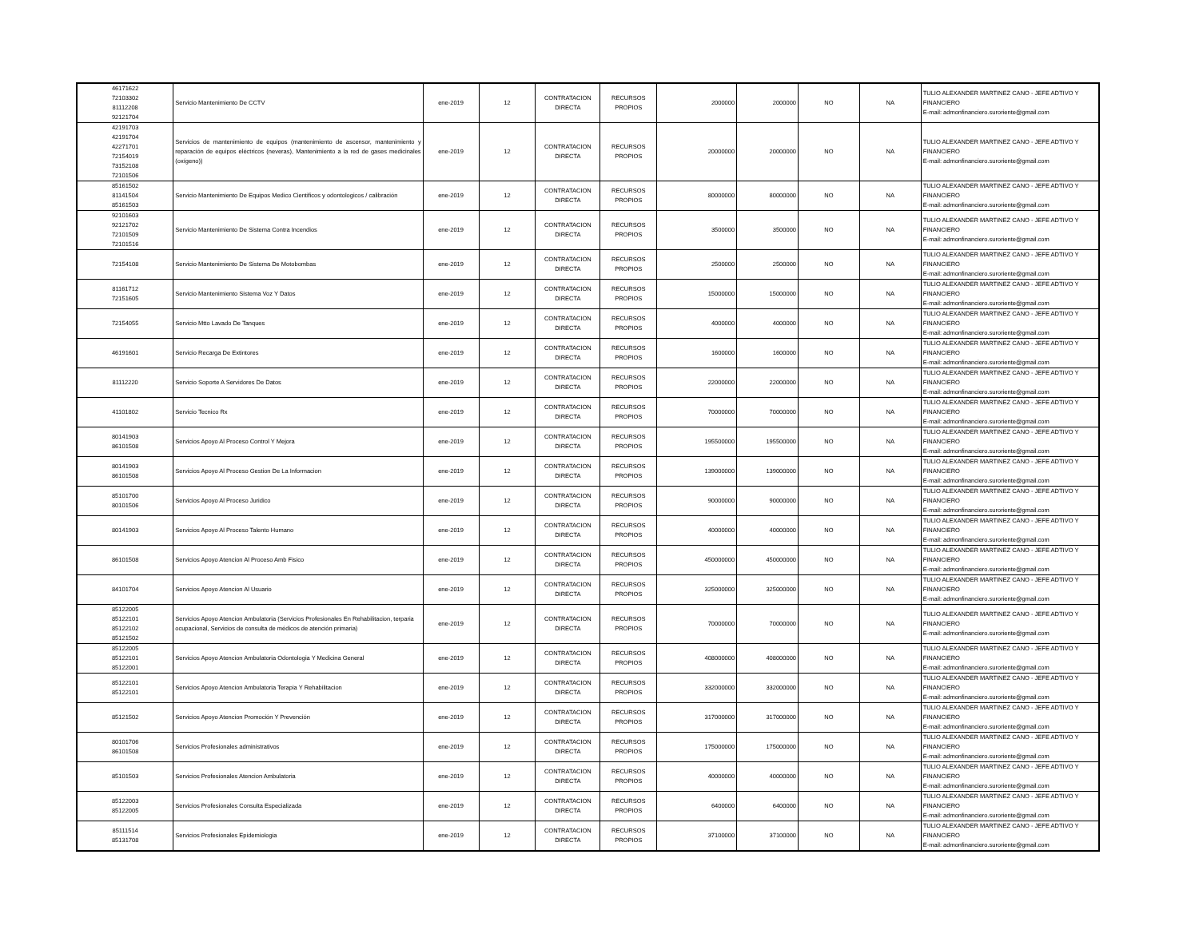| 46171622 72103302 81112208 92121704 | Servicio Mantenimiento De CCTV | ene-2019 | 12 | CONTRATACION DIRECTA | RECURSOS PROPIOS | 2000000 | 2000000 | NO | NA | TULIO ALEXANDER MARTINEZ CANO - JEFE ADTIVO Y FINANCIERO E-mail: admonfinanciero.suroriente@gmail.com |
| 42191703 42191704 42271701 72154019 73152108 72101506 | Servicios de mantenimiento de equipos (mantenimiento de ascensor, mantenimiento y reparación de equipos eléctricos (neveras), Mantenimiento a la red de gases medicinales (oxígeno)) | ene-2019 | 12 | CONTRATACION DIRECTA | RECURSOS PROPIOS | 20000000 | 20000000 | NO | NA | TULIO ALEXANDER MARTINEZ CANO - JEFE ADTIVO Y FINANCIERO E-mail: admonfinanciero.suroriente@gmail.com |
| 85161502 81141504 85161503 | Servicio Mantenimiento De Equipos Medico Cientificos y odontologicos / calibración | ene-2019 | 12 | CONTRATACION DIRECTA | RECURSOS PROPIOS | 80000000 | 80000000 | NO | NA | TULIO ALEXANDER MARTINEZ CANO - JEFE ADTIVO Y FINANCIERO E-mail: admonfinanciero.suroriente@gmail.com |
| 92101603 92121702 72101509 72101516 | Servicio Mantenimiento De Sistema Contra Incendios | ene-2019 | 12 | CONTRATACION DIRECTA | RECURSOS PROPIOS | 3500000 | 3500000 | NO | NA | TULIO ALEXANDER MARTINEZ CANO - JEFE ADTIVO Y FINANCIERO E-mail: admonfinanciero.suroriente@gmail.com |
| 72154108 | Servicio Mantenimiento De Sistema De Motobombas | ene-2019 | 12 | CONTRATACION DIRECTA | RECURSOS PROPIOS | 2500000 | 2500000 | NO | NA | TULIO ALEXANDER MARTINEZ CANO - JEFE ADTIVO Y FINANCIERO E-mail: admonfinanciero.suroriente@gmail.com |
| 81161712 72151605 | Servicio Mantenimiento Sistema Voz Y Datos | ene-2019 | 12 | CONTRATACION DIRECTA | RECURSOS PROPIOS | 15000000 | 15000000 | NO | NA | TULIO ALEXANDER MARTINEZ CANO - JEFE ADTIVO Y FINANCIERO E-mail: admonfinanciero.suroriente@gmail.com |
| 72154055 | Servicio Mtto Lavado De Tanques | ene-2019 | 12 | CONTRATACION DIRECTA | RECURSOS PROPIOS | 4000000 | 4000000 | NO | NA | TULIO ALEXANDER MARTINEZ CANO - JEFE ADTIVO Y FINANCIERO E-mail: admonfinanciero.suroriente@gmail.com |
| 46191601 | Servicio Recarga De Extintores | ene-2019 | 12 | CONTRATACION DIRECTA | RECURSOS PROPIOS | 1600000 | 1600000 | NO | NA | TULIO ALEXANDER MARTINEZ CANO - JEFE ADTIVO Y FINANCIERO E-mail: admonfinanciero.suroriente@gmail.com |
| 81112220 | Servicio Soporte A Servidores De Datos | ene-2019 | 12 | CONTRATACION DIRECTA | RECURSOS PROPIOS | 22000000 | 22000000 | NO | NA | TULIO ALEXANDER MARTINEZ CANO - JEFE ADTIVO Y FINANCIERO E-mail: admonfinanciero.suroriente@gmail.com |
| 41101802 | Servicio Tecnico Rx | ene-2019 | 12 | CONTRATACION DIRECTA | RECURSOS PROPIOS | 70000000 | 70000000 | NO | NA | TULIO ALEXANDER MARTINEZ CANO - JEFE ADTIVO Y FINANCIERO E-mail: admonfinanciero.suroriente@gmail.com |
| 80141903 86101508 | Servicios Apoyo Al Proceso Control Y Mejora | ene-2019 | 12 | CONTRATACION DIRECTA | RECURSOS PROPIOS | 195500000 | 195500000 | NO | NA | TULIO ALEXANDER MARTINEZ CANO - JEFE ADTIVO Y FINANCIERO E-mail: admonfinanciero.suroriente@gmail.com |
| 80141903 86101508 | Servicios Apoyo Al Proceso Gestion De La Informacion | ene-2019 | 12 | CONTRATACION DIRECTA | RECURSOS PROPIOS | 139000000 | 139000000 | NO | NA | TULIO ALEXANDER MARTINEZ CANO - JEFE ADTIVO Y FINANCIERO E-mail: admonfinanciero.suroriente@gmail.com |
| 85101700 80101506 | Servicios Apoyo Al Proceso Juridico | ene-2019 | 12 | CONTRATACION DIRECTA | RECURSOS PROPIOS | 90000000 | 90000000 | NO | NA | TULIO ALEXANDER MARTINEZ CANO - JEFE ADTIVO Y FINANCIERO E-mail: admonfinanciero.suroriente@gmail.com |
| 80141903 | Servicios Apoyo Al Proceso Talento Humano | ene-2019 | 12 | CONTRATACION DIRECTA | RECURSOS PROPIOS | 40000000 | 40000000 | NO | NA | TULIO ALEXANDER MARTINEZ CANO - JEFE ADTIVO Y FINANCIERO E-mail: admonfinanciero.suroriente@gmail.com |
| 86101508 | Servicios Apoyo Atencion Al Proceso Amb Fisico | ene-2019 | 12 | CONTRATACION DIRECTA | RECURSOS PROPIOS | 450000000 | 450000000 | NO | NA | TULIO ALEXANDER MARTINEZ CANO - JEFE ADTIVO Y FINANCIERO E-mail: admonfinanciero.suroriente@gmail.com |
| 84101704 | Servicios Apoyo Atencion Al Usuario | ene-2019 | 12 | CONTRATACION DIRECTA | RECURSOS PROPIOS | 325000000 | 325000000 | NO | NA | TULIO ALEXANDER MARTINEZ CANO - JEFE ADTIVO Y FINANCIERO E-mail: admonfinanciero.suroriente@gmail.com |
| 85122005 85122101 85122102 85121502 | Servicios Apoyo Atencion Ambulatoria (Servicios Profesionales En Rehabilitacion, terparia ocupacional, Servicios de consulta de médicos de atención primaria) | ene-2019 | 12 | CONTRATACION DIRECTA | RECURSOS PROPIOS | 70000000 | 70000000 | NO | NA | TULIO ALEXANDER MARTINEZ CANO - JEFE ADTIVO Y FINANCIERO E-mail: admonfinanciero.suroriente@gmail.com |
| 85122005 85122101 85122001 | Servicios Apoyo Atencion Ambulatoria Odontologia Y Medicina General | ene-2019 | 12 | CONTRATACION DIRECTA | RECURSOS PROPIOS | 408000000 | 408000000 | NO | NA | TULIO ALEXANDER MARTINEZ CANO - JEFE ADTIVO Y FINANCIERO E-mail: admonfinanciero.suroriente@gmail.com |
| 85122101 85122101 | Servicios Apoyo Atencion Ambulatoria Terapia Y Rehabilitacion | ene-2019 | 12 | CONTRATACION DIRECTA | RECURSOS PROPIOS | 332000000 | 332000000 | NO | NA | TULIO ALEXANDER MARTINEZ CANO - JEFE ADTIVO Y FINANCIERO E-mail: admonfinanciero.suroriente@gmail.com |
| 85121502 | Servicios Apoyo Atencion Promoción Y Prevención | ene-2019 | 12 | CONTRATACION DIRECTA | RECURSOS PROPIOS | 317000000 | 317000000 | NO | NA | TULIO ALEXANDER MARTINEZ CANO - JEFE ADTIVO Y FINANCIERO E-mail: admonfinanciero.suroriente@gmail.com |
| 80101706 86101508 | Servicios Profesionales administrativos | ene-2019 | 12 | CONTRATACION DIRECTA | RECURSOS PROPIOS | 175000000 | 175000000 | NO | NA | TULIO ALEXANDER MARTINEZ CANO - JEFE ADTIVO Y FINANCIERO E-mail: admonfinanciero.suroriente@gmail.com |
| 85101503 | Servicios Profesionales Atencion Ambulatoria | ene-2019 | 12 | CONTRATACION DIRECTA | RECURSOS PROPIOS | 40000000 | 40000000 | NO | NA | TULIO ALEXANDER MARTINEZ CANO - JEFE ADTIVO Y FINANCIERO E-mail: admonfinanciero.suroriente@gmail.com |
| 85122003 85122005 | Servicios Profesionales Consulta Especializada | ene-2019 | 12 | CONTRATACION DIRECTA | RECURSOS PROPIOS | 6400000 | 6400000 | NO | NA | TULIO ALEXANDER MARTINEZ CANO - JEFE ADTIVO Y FINANCIERO E-mail: admonfinanciero.suroriente@gmail.com |
| 85111514 85131708 | Servicios Profesionales Epidemiologia | ene-2019 | 12 | CONTRATACION DIRECTA | RECURSOS PROPIOS | 37100000 | 37100000 | NO | NA | TULIO ALEXANDER MARTINEZ CANO - JEFE ADTIVO Y FINANCIERO E-mail: admonfinanciero.suroriente@gmail.com |